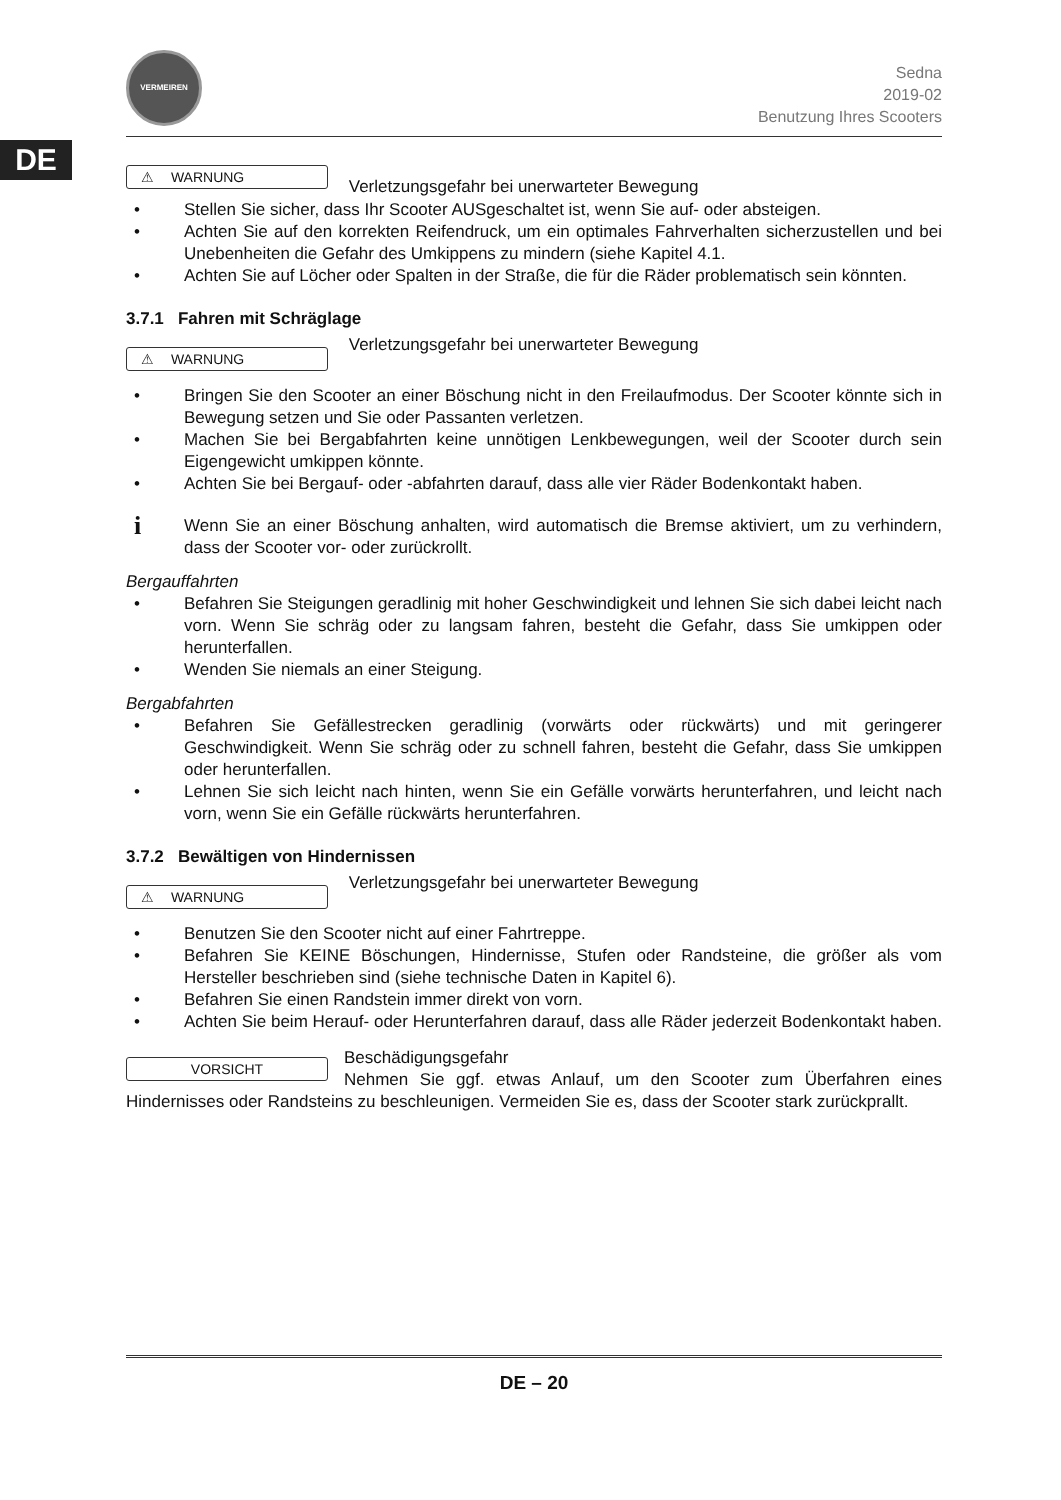DE
VERMEIREN
Sedna
2019-02
Benutzung Ihres Scooters
⚠ WARNUNG Verletzungsgefahr bei unerwarteter Bewegung
• Stellen Sie sicher, dass Ihr Scooter AUSgeschaltet ist, wenn Sie auf- oder absteigen.
• Achten Sie auf den korrekten Reifendruck, um ein optimales Fahrverhalten sicherzustellen und bei Unebenheiten die Gefahr des Umkippens zu mindern (siehe Kapitel 4.1.
• Achten Sie auf Löcher oder Spalten in der Straße, die für die Räder problematisch sein könnten.
3.7.1 Fahren mit Schräglage
⚠ WARNUNG Verletzungsgefahr bei unerwarteter Bewegung
• Bringen Sie den Scooter an einer Böschung nicht in den Freilaufmodus. Der Scooter könnte sich in Bewegung setzen und Sie oder Passanten verletzen.
• Machen Sie bei Bergabfahrten keine unnötigen Lenkbewegungen, weil der Scooter durch sein Eigengewicht umkippen könnte.
• Achten Sie bei Bergauf- oder -abfahrten darauf, dass alle vier Räder Bodenkontakt haben.
i Wenn Sie an einer Böschung anhalten, wird automatisch die Bremse aktiviert, um zu verhindern, dass der Scooter vor- oder zurückrollt.
Bergauffahrten
• Befahren Sie Steigungen geradlinig mit hoher Geschwindigkeit und lehnen Sie sich dabei leicht nach vorn. Wenn Sie schräg oder zu langsam fahren, besteht die Gefahr, dass Sie umkippen oder herunterfallen.
• Wenden Sie niemals an einer Steigung.
Bergabfahrten
• Befahren Sie Gefällestrecken geradlinig (vorwärts oder rückwärts) und mit geringerer Geschwindigkeit. Wenn Sie schräg oder zu schnell fahren, besteht die Gefahr, dass Sie umkippen oder herunterfallen.
• Lehnen Sie sich leicht nach hinten, wenn Sie ein Gefälle vorwärts herunterfahren, und leicht nach vorn, wenn Sie ein Gefälle rückwärts herunterfahren.
3.7.2 Bewältigen von Hindernissen
⚠ WARNUNG Verletzungsgefahr bei unerwarteter Bewegung
• Benutzen Sie den Scooter nicht auf einer Fahrtreppe.
• Befahren Sie KEINE Böschungen, Hindernisse, Stufen oder Randsteine, die größer als vom Hersteller beschrieben sind (siehe technische Daten in Kapitel 6).
• Befahren Sie einen Randstein immer direkt von vorn.
• Achten Sie beim Herauf- oder Herunterfahren darauf, dass alle Räder jederzeit Bodenkontakt haben.
VORSICHT Beschädigungsgefahr
Nehmen Sie ggf. etwas Anlauf, um den Scooter zum Überfahren eines Hindernisses oder Randsteins zu beschleunigen. Vermeiden Sie es, dass der Scooter stark zurückprallt.
DE – 20